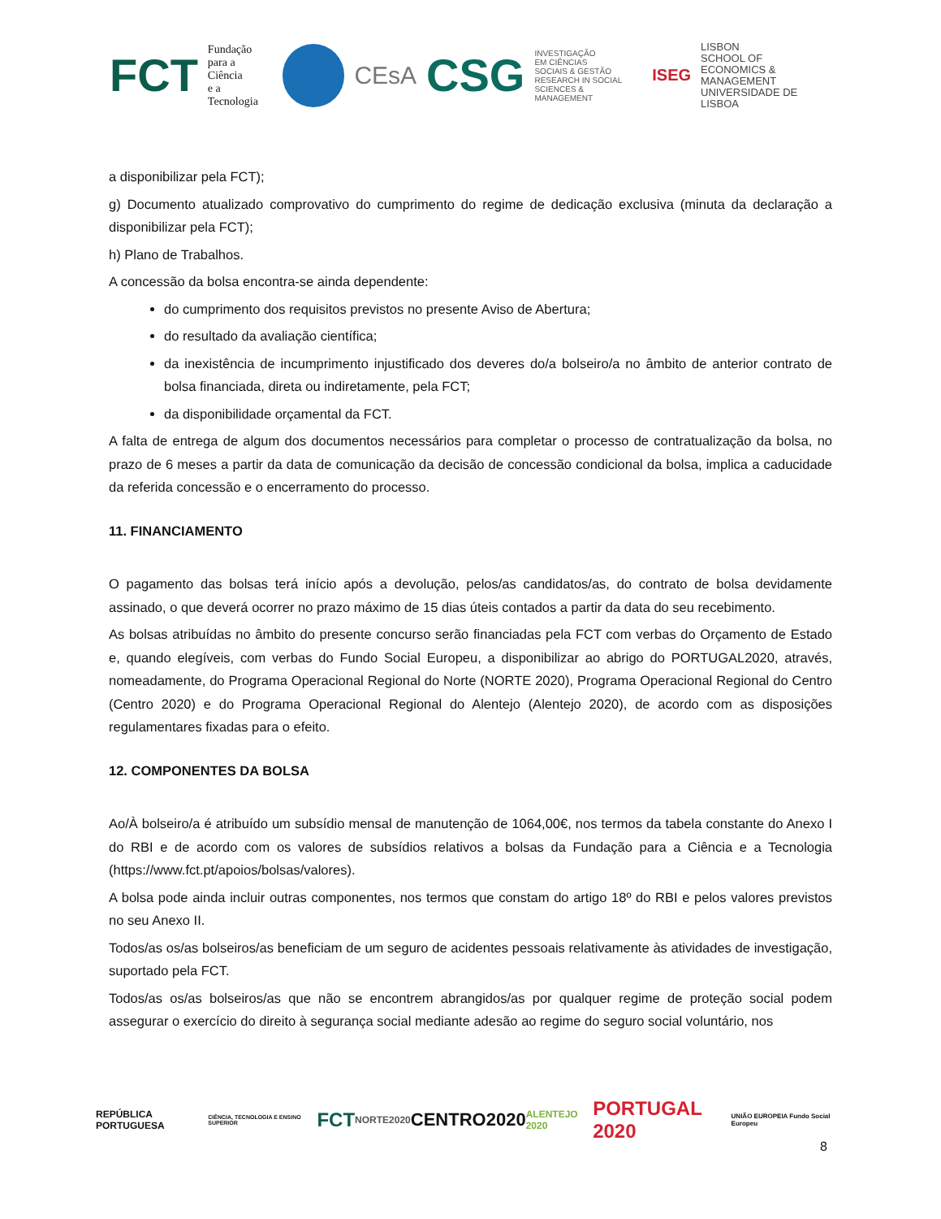FCT Fundação
para a Ciência
e a Tecnologia
CEsA CSG INVESTIGAÇÃO
EM CIÊNCIAS
SOCIAIS & GESTÃO
RESEARCH IN SOCIAL
SCIENCES & MANAGEMENT ISEG LISBON
SCHOOL OF
ECONOMICS &
MANAGEMENT
UNIVERSIDADE DE LISBOA
a disponibilizar pela FCT);
g) Documento atualizado comprovativo do cumprimento do regime de dedicação exclusiva (minuta da declaração a disponibilizar pela FCT);
h) Plano de Trabalhos.
A concessão da bolsa encontra-se ainda dependente:
do cumprimento dos requisitos previstos no presente Aviso de Abertura;
do resultado da avaliação científica;
da inexistência de incumprimento injustificado dos deveres do/a bolseiro/a no âmbito de anterior contrato de bolsa financiada, direta ou indiretamente, pela FCT;
da disponibilidade orçamental da FCT.
A falta de entrega de algum dos documentos necessários para completar o processo de contratualização da bolsa, no prazo de 6 meses a partir da data de comunicação da decisão de concessão condicional da bolsa, implica a caducidade da referida concessão e o encerramento do processo.
11. FINANCIAMENTO
O pagamento das bolsas terá início após a devolução, pelos/as candidatos/as, do contrato de bolsa devidamente assinado, o que deverá ocorrer no prazo máximo de 15 dias úteis contados a partir da data do seu recebimento.
As bolsas atribuídas no âmbito do presente concurso serão financiadas pela FCT com verbas do Orçamento de Estado e, quando elegíveis, com verbas do Fundo Social Europeu, a disponibilizar ao abrigo do PORTUGAL2020, através, nomeadamente, do Programa Operacional Regional do Norte (NORTE 2020), Programa Operacional Regional do Centro (Centro 2020) e do Programa Operacional Regional do Alentejo (Alentejo 2020), de acordo com as disposições regulamentares fixadas para o efeito.
12. COMPONENTES DA BOLSA
Ao/À bolseiro/a é atribuído um subsídio mensal de manutenção de 1064,00€, nos termos da tabela constante do Anexo I do RBI e de acordo com os valores de subsídios relativos a bolsas da Fundação para a Ciência e a Tecnologia (https://www.fct.pt/apoios/bolsas/valores).
A bolsa pode ainda incluir outras componentes, nos termos que constam do artigo 18º do RBI e pelos valores previstos no seu Anexo II.
Todos/as os/as bolseiros/as beneficiam de um seguro de acidentes pessoais relativamente às atividades de investigação, suportado pela FCT.
Todos/as os/as bolseiros/as que não se encontrem abrangidos/as por qualquer regime de proteção social podem assegurar o exercício do direito à segurança social mediante adesão ao regime do seguro social voluntário, nos
REPÚBLICA PORTUGUESA CIÊNCIA, TECNOLOGIA E ENSINO SUPERIOR FCT NORTE2020 CENTRO2020 ALENTEJO 2020 PORTUGAL 2020 UNIÃO EUROPEIA Fundo Social Europeu
8